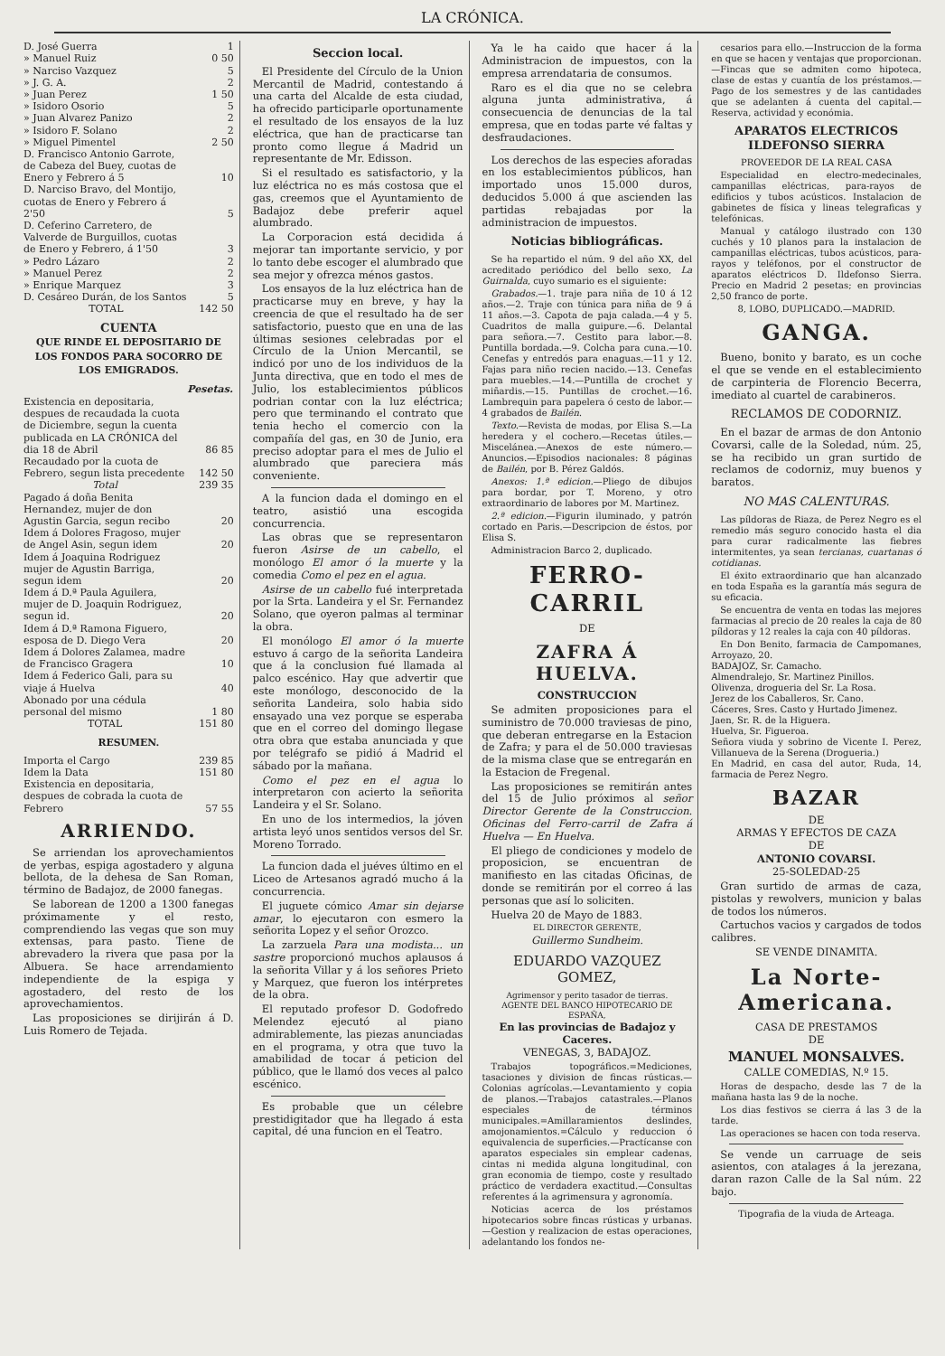LA CRÓNICA.
| D. José Guerra | 1 |
| » Manuel Ruiz | 0 50 |
| » Narciso Vazquez | 5 |
| » J. G. A. | 2 |
| » Juan Perez | 1 50 |
| » Isidoro Osorio | 5 |
| » Juan Alvarez Panizo | 2 |
| » Isidoro F. Solano | 2 |
| » Miguel Pimentel | 2 50 |
| D. Francisco Antonio Garrote, de Cabeza del Buey, cuotas de Enero y Febrero á 5 | 10 |
| D. Narciso Bravo, del Montijo, cuotas de Enero y Febrero á 2'50 | 5 |
| D. Ceferino Carretero, de Valverde de Burguillos, cuotas de Enero y Febrero, á 1'50 | 3 |
| » Pedro Lázaro | 2 |
| » Manuel Perez | 2 |
| » Enrique Marquez | 3 |
| D. Cesáreo Durán, de los Santos | 5 |
| TOTAL | 142 50 |
CUENTA
QUE RINDE EL DEPOSITARIO DE LOS FONDOS PARA SOCORRO DE LOS EMIGRADOS.
| | Pesetas. |
| --- | --- |
| Existencia en depositaria, despues de recaudada la cuota de Diciembre, segun la cuenta publicada en LA CRÓNICA del dia 18 de Abril | 86 85 |
| Recaudado por la cuota de Febrero, segun lista precedente | 142 50 |
| Total | 239 35 |
| Pagado á doña Benita Hernandez, mujer de don Agustin Garcia, segun recibo | 20 |
| Idem á Dolores Fragoso, mujer de Angel Asin, segun idem | 20 |
| Idem á Joaquina Rodriguez mujer de Agustin Barriga, segun idem | 20 |
| Idem á D.ª Paula Aguilera, mujer de D. Joaquin Rodriguez, segun id. | 20 |
| Idem á D.ª Ramona Figuero, esposa de D. Diego Vera | 20 |
| Idem á Dolores Zalamea, madre de Francisco Gragera | 10 |
| Idem á Federico Gali, para su viaje á Huelva | 40 |
| Abonado por una cédula personal del mismo | 1 80 |
| TOTAL | 151 80 |
RESUMEN.
| Importa el Cargo | 239 85 |
| Idem la Data | 151 80 |
| Existencia en depositaria, despues de cobrada la cuota de Febrero | 57 55 |
ARRIENDO.
Se arriendan los aprovechamientos de yerbas, espiga agostadero y alguna bellota, de la dehesa de San Roman, término de Badajoz, de 2000 fanegas.
Se laborean de 1200 a 1300 fanegas próximamente y el resto, comprendiendo las vegas que son muy extensas, para pasto. Tiene de abrevadero la rivera que pasa por la Albuera. Se hace arrendamiento independiente de la espiga y agostadero, del resto de los aprovechamientos.
Las proposiciones se dirijirán á D. Luis Romero de Tejada.
Seccion local.
El Presidente del Círculo de la Union Mercantil de Madrid, contestando á una carta del Alcalde de esta ciudad, ha ofrecido participarle oportunamente el resultado de los ensayos de la luz eléctrica, que han de practicarse tan pronto como llegue á Madrid un representante de Mr. Edisson.
Si el resultado es satisfactorio, y la luz eléctrica no es más costosa que el gas, creemos que el Ayuntamiento de Badajoz debe preferir aquel alumbrado.
La Corporacion está decidida á mejorar tan importante servicio, y por lo tanto debe escoger el alumbrado que sea mejor y ofrezca ménos gastos.
Los ensayos de la luz eléctrica han de practicarse muy en breve, y hay la creencia de que el resultado ha de ser satisfactorio, puesto que en una de las últimas sesiones celebradas por el Círculo de la Union Mercantil, se indicó por uno de los individuos de la Junta directiva, que en todo el mes de Julio, los establecimientos públicos podrian contar con la luz eléctrica; pero que terminando el contrato que tenia hecho el comercio con la compañía del gas, en 30 de Junio, era preciso adoptar para el mes de Julio el alumbrado que pareciera más conveniente.
A la funcion dada el domingo en el teatro, asistió una escogida concurrencia.
Las obras que se representaron fueron Asirse de un cabello, el monólogo El amor ó la muerte y la comedia Como el pez en el agua.
Asirse de un cabello fué interpretada por la Srta. Landeira y el Sr. Fernandez Solano, que oyeron palmas al terminar la obra.
El monólogo El amor ó la muerte estuvo á cargo de la señorita Landeira que á la conclusion fué llamada al palco escénico. Hay que advertir que este monólogo, desconocido de la señorita Landeira, solo habia sido ensayado una vez porque se esperaba que en el correo del domingo llegase otra obra que estaba anunciada y que por telégrafo se pidió á Madrid el sábado por la mañana.
Como el pez en el agua lo interpretaron con acierto la señorita Landeira y el Sr. Solano.
En uno de los intermedios, la jóven artista leyó unos sentidos versos del Sr. Moreno Torrado.
La funcion dada el juéves último en el Liceo de Artesanos agradó mucho á la concurrencia.
El juguete cómico Amar sin dejarse amar, lo ejecutaron con esmero la señorita Lopez y el señor Orozco.
La zarzuela Para una modista... un sastre proporcionó muchos aplausos á la señorita Villar y á los señores Prieto y Marquez, que fueron los intérpretes de la obra.
El reputado profesor D. Godofredo Melendez ejecutó al piano admirablemente, las piezas anunciadas en el programa, y otra que tuvo la amabilidad de tocar á peticion del público, que le llamó dos veces al palco escénico.
Es probable que un célebre prestidigitador que ha llegado á esta capital, dé una funcion en el Teatro.
Ya le ha caido que hacer á la Administracion de impuestos, con la empresa arrendataria de consumos.
Raro es el dia que no se celebra alguna junta administrativa, á consecuencia de denuncias de la tal empresa, que en todas parte vé faltas y desfraudaciones.
Los derechos de las especies aforadas en los establecimientos públicos, han importado unos 15.000 duros, deducidos 5.000 á que ascienden las partidas rebajadas por la administracion de impuestos.
Noticias bibliográficas.
Se ha repartido el núm. 9 del año XX, del acreditado periódico del bello sexo, La Guirnalda, cuyo sumario es el siguiente:
Grabados.—1. traje para niña de 10 á 12 años.—2. Traje con túnica para niña de 9 á 11 años.—3. Capota de paja calada.—4 y 5. Cuadritos de malla guipure.—6. Delantal para señora.—7. Cestito para labor.—8. Puntilla bordada.—9. Colcha para cuna.—10. Cenefas y entredós para enaguas.—11 y 12. Fajas para niño recien nacido.—13. Cenefas para muebles.—14.—Puntilla de crochet y miñardis.—15. Puntillas de crochet.—16. Lambrequin para papelera ó cesto de labor.—4 grabados de Bailén.
Texto.—Revista de modas, por Elisa S.—La heredera y el cochero.—Recetas útiles.—Miscelánea.—Anexos de este número.—Anuncios.—Episodios nacionales: 8 páginas de Bailén, por B. Pérez Galdós.
Anexos: 1.ª edicion.—Pliego de dibujos para bordar, por T. Moreno, y otro extraordinario de labores por M. Martinez.
2.ª edicion.—Figurin iluminado, y patrón cortado en Paris.—Descripcion de éstos, por Elisa S.
Administracion Barco 2, duplicado.
FERRO-CARRIL
DE
ZAFRA Á HUELVA.
CONSTRUCCION
Se admiten proposiciones para el suministro de 70.000 traviesas de pino, que deberan entregarse en la Estacion de Zafra; y para el de 50.000 traviesas de la misma clase que se entregarán en la Estacion de Fregenal.
Las proposiciones se remitirán antes del 15 de Julio próximos al señor Director Gerente de la Construccion. Oficinas del Ferro-carril de Zafra á Huelva — En Huelva.
El pliego de condiciones y modelo de proposicion, se encuentran de manifiesto en las citadas Oficinas, de donde se remitirán por el correo á las personas que así lo soliciten.
Huelva 20 de Mayo de 1883.
EL DIRECTOR GERENTE,
Guillermo Sundheim.
EDUARDO VAZQUEZ GOMEZ,
Agrimensor y perito tasador de tierras.
AGENTE DEL BANCO HIPOTECARIO DE ESPAÑA,
En las provincias de Badajoz y Caceres.
VENEGAS, 3, BADAJOZ.
Trabajos topográficos.=Mediciones, tasaciones y division de fincas rústicas.—Colonias agrícolas.—Levantamiento y copia de planos.—Trabajos catastrales.—Planos especiales de términos municipales.=Amillaramientos deslindes, amojonamientos.=Cálculo y reduccion ó equivalencia de superficies.—Practícanse con aparatos especiales sin emplear cadenas, cintas ni medida alguna longitudinal, con gran economia de tiempo, coste y resultado práctico de verdadera exactitud.—Consultas referentes á la agrimensura y agronomía.
Noticias acerca de los préstamos hipotecarios sobre fincas rústicas y urbanas.—Gestion y realizacion de estas operaciones, adelantando los fondos ne-
cesarios para ello.—Instruccion de la forma en que se hacen y ventajas que proporcionan.—Fincas que se admiten como hipoteca, clase de estas y cuantía de los préstamos.—Pago de los semestres y de las cantidades que se adelanten á cuenta del capital.—Reserva, actividad y económia.
APARATOS ELECTRICOS
ILDEFONSO SIERRA
PROVEEDOR DE LA REAL CASA
Especialidad en electro-medecinales, campanillas eléctricas, para-rayos de edificios y tubos acústicos. Instalacion de gabinetes de física y lineas telegraficas y telefónicas.
Manual y catálogo ilustrado con 130 cuchés y 10 planos para la instalacion de campanillas eléctricas, tubos acústicos, para-rayos y teléfonos, por el constructor de aparatos eléctricos D. Ildefonso Sierra. Precio en Madrid 2 pesetas; en provincias 2,50 franco de porte.
8, LOBO, DUPLICADO.—MADRID.
GANGA.
Bueno, bonito y barato, es un coche el que se vende en el establecimiento de carpinteria de Florencio Becerra, imediato al cuartel de carabineros.
RECLAMOS DE CODORNIZ.
En el bazar de armas de don Antonio Covarsi, calle de la Soledad, núm. 25, se ha recibido un gran surtido de reclamos de codorniz, muy buenos y baratos.
NO MAS CALENTURAS.
Las píldoras de Riaza, de Perez Negro es el remedio más seguro conocido hasta el dia para curar radicalmente las fiebres intermitentes, ya sean tercianas, cuartanas ó cotidianas.
El éxito extraordinario que han alcanzado en toda España es la garantía más segura de su eficacia.
Se encuentra de venta en todas las mejores farmacias al precio de 20 reales la caja de 80 píldoras y 12 reales la caja con 40 píldoras.
En Don Benito, farmacia de Campomanes, Arroyazo, 20.
BADAJOZ, Sr. Camacho.
Almendralejo, Sr. Martinez Pinillos.
Olivenza, drogueria del Sr. La Rosa.
Jerez de los Caballeros, Sr. Cano.
Cáceres, Sres. Casto y Hurtado Jimenez.
Jaen, Sr. R. de la Higuera.
Huelva, Sr. Figueroa.
Señora viuda y sobrino de Vicente I. Perez, Villanueva de la Serena (Drogueria.)
En Madrid, en casa del autor, Ruda, 14, farmacia de Perez Negro.
BAZAR
DE
ARMAS Y EFECTOS DE CAZA
DE
ANTONIO COVARSI.
25-SOLEDAD-25
Gran surtido de armas de caza, pistolas y rewolvers, municion y balas de todos los números.
Cartuchos vacios y cargados de todos calibres.
SE VENDE DINAMITA.
La Norte-Americana.
CASA DE PRESTAMOS
DE
MANUEL MONSALVES.
CALLE COMEDIAS, N.º 15.
Horas de despacho, desde las 7 de la mañana hasta las 9 de la noche.
Los dias festivos se cierra á las 3 de la tarde.
Las operaciones se hacen con toda reserva.
Se vende un carruage de seis asientos, con atalages á la jerezana, daran razon Calle de la Sal núm. 22 bajo.
Tipografia de la viuda de Arteaga.